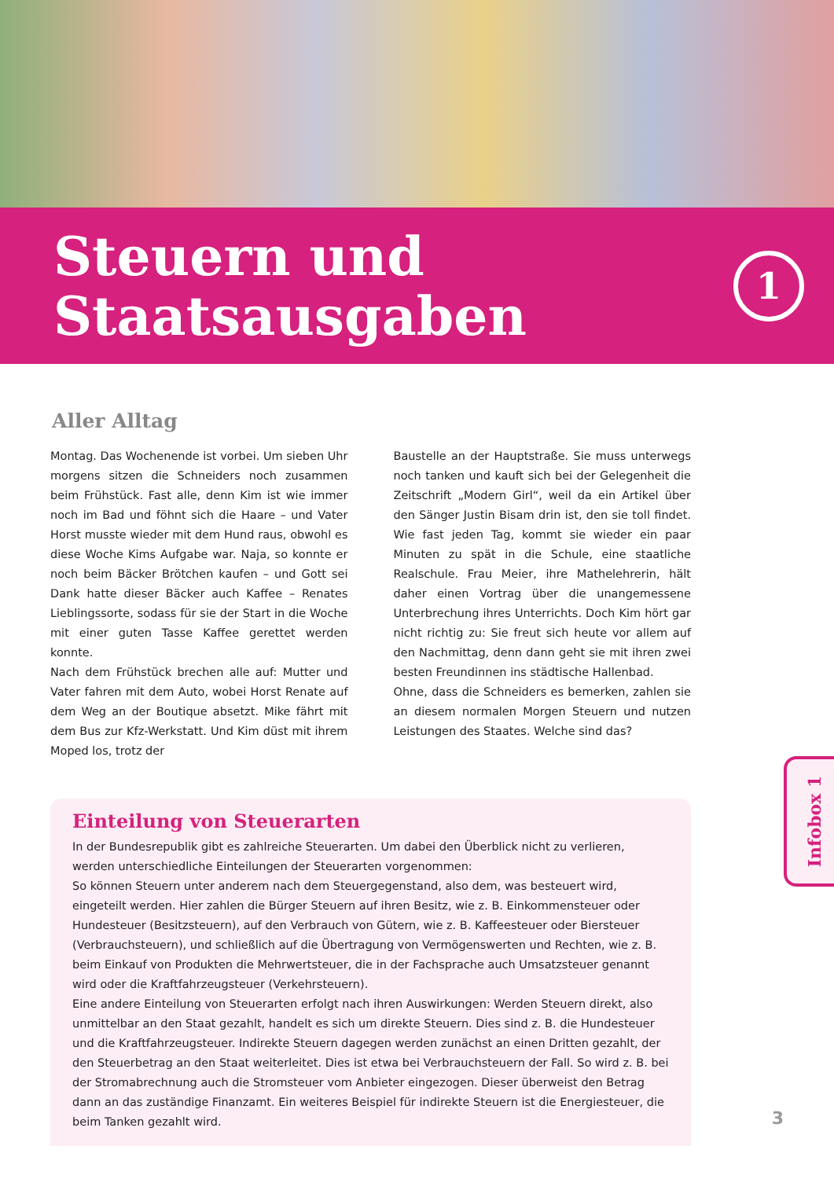Steuern und
Staatsausgaben
1
Aller Alltag
Montag. Das Wochenende ist vorbei. Um sieben Uhr morgens sitzen die Schneiders noch zusammen beim Frühstück. Fast alle, denn Kim ist wie immer noch im Bad und föhnt sich die Haare – und Vater Horst musste wieder mit dem Hund raus, obwohl es diese Woche Kims Aufgabe war. Naja, so konnte er noch beim Bäcker Brötchen kaufen – und Gott sei Dank hatte dieser Bäcker auch Kaffee – Renates Lieblingssorte, sodass für sie der Start in die Woche mit einer guten Tasse Kaffee gerettet werden konnte.
Nach dem Frühstück brechen alle auf: Mutter und Vater fahren mit dem Auto, wobei Horst Renate auf dem Weg an der Boutique absetzt. Mike fährt mit dem Bus zur Kfz-Werkstatt. Und Kim düst mit ihrem Moped los, trotz der
Baustelle an der Hauptstraße. Sie muss unterwegs noch tanken und kauft sich bei der Gelegenheit die Zeitschrift „Modern Girl“, weil da ein Artikel über den Sänger Justin Bisam drin ist, den sie toll findet. Wie fast jeden Tag, kommt sie wieder ein paar Minuten zu spät in die Schule, eine staatliche Realschule. Frau Meier, ihre Mathelehrerin, hält daher einen Vortrag über die unangemessene Unterbrechung ihres Unterrichts. Doch Kim hört gar nicht richtig zu: Sie freut sich heute vor allem auf den Nachmittag, denn dann geht sie mit ihren zwei besten Freundinnen ins städtische Hallenbad.
Ohne, dass die Schneiders es bemerken, zahlen sie an diesem normalen Morgen Steuern und nutzen Leistungen des Staates. Welche sind das?
Einteilung von Steuerarten
In der Bundesrepublik gibt es zahlreiche Steuerarten. Um dabei den Überblick nicht zu verlieren, werden unterschiedliche Einteilungen der Steuerarten vorgenommen:
So können Steuern unter anderem nach dem Steuergegenstand, also dem, was besteuert wird, eingeteilt werden. Hier zahlen die Bürger Steuern auf ihren Besitz, wie z. B. Einkommensteuer oder Hundesteuer (Besitzsteuern), auf den Verbrauch von Gütern, wie z. B. Kaffeesteuer oder Biersteuer (Verbrauchsteuern), und schließlich auf die Übertragung von Vermögenswerten und Rechten, wie z. B. beim Einkauf von Produkten die Mehrwertsteuer, die in der Fachsprache auch Umsatzsteuer genannt wird oder die Kraftfahrzeugsteuer (Verkehrsteuern).
Eine andere Einteilung von Steuerarten erfolgt nach ihren Auswirkungen: Werden Steuern direkt, also unmittelbar an den Staat gezahlt, handelt es sich um direkte Steuern. Dies sind z. B. die Hundesteuer und die Kraftfahrzeugsteuer. Indirekte Steuern dagegen werden zunächst an einen Dritten gezahlt, der den Steuerbetrag an den Staat weiterleitet. Dies ist etwa bei Verbrauchsteuern der Fall. So wird z. B. bei der Stromabrechnung auch die Stromsteuer vom Anbieter eingezogen. Dieser überweist den Betrag dann an das zuständige Finanzamt. Ein weiteres Beispiel für indirekte Steuern ist die Energiesteuer, die beim Tanken gezahlt wird.
Infobox 1
3